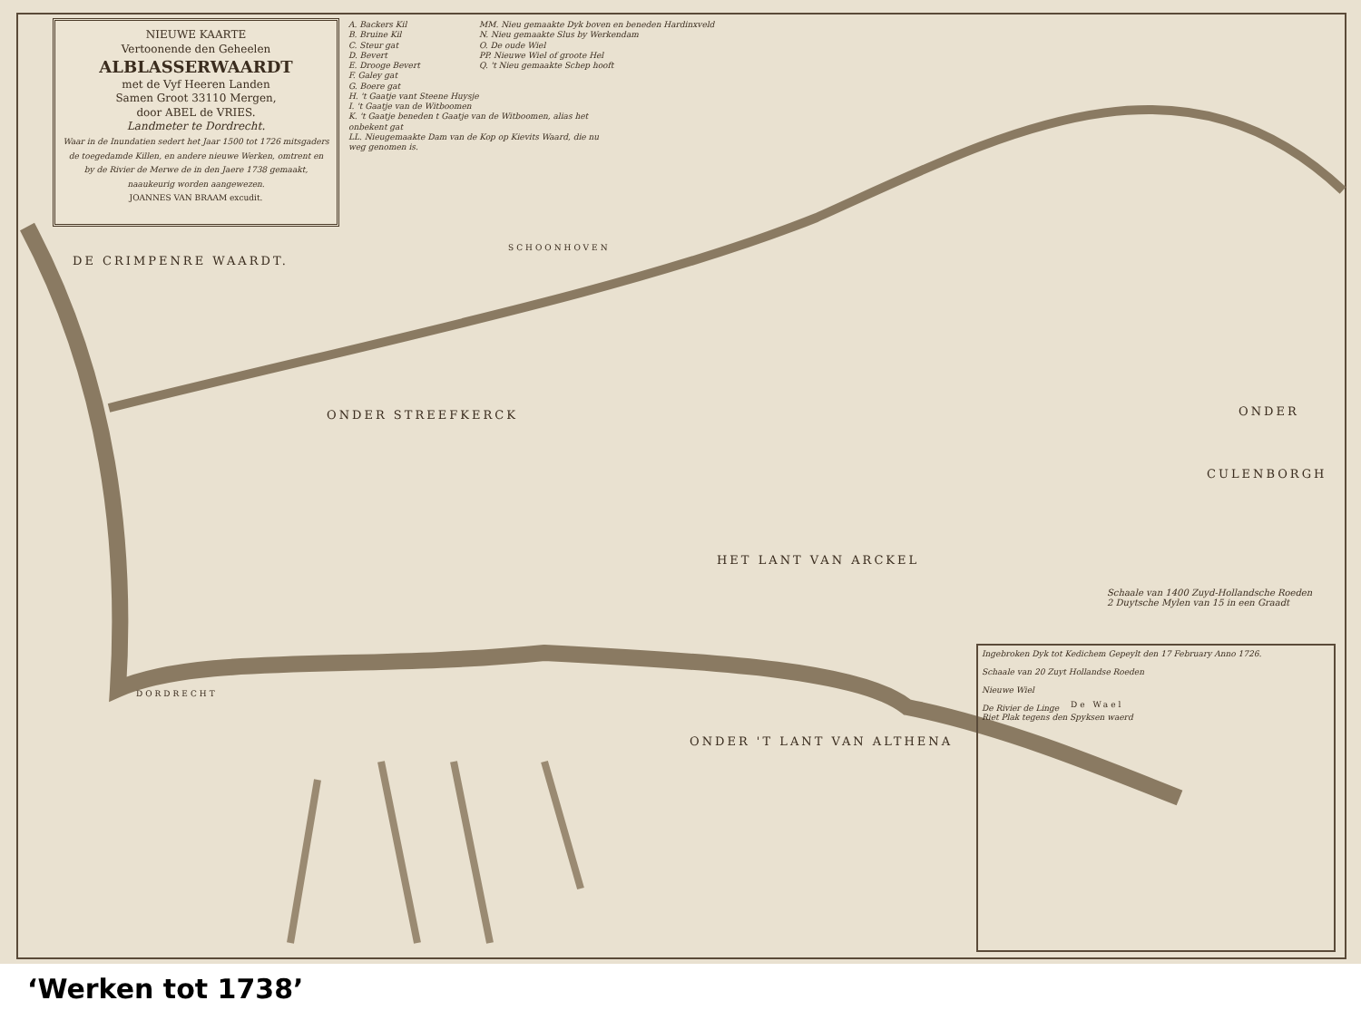NIEUWE KAARTE
Vertoonende den Geheelen
ALBLASSERWAARDT
met de Vyf Heeren Landen
Samen Groot 33110 Mergen,
door ABEL de VRIES.
Landmeter te Dordrecht.
Waar in de Inundatien sedert het Jaar 1500 tot 1726 mitsgaders de toegedamde Killen, en andere nieuwe Werken, omtrent en by de Rivier de Merwe de in den Jaere 1738 gemaakt, naaukeurig worden aangewezen.
JOANNES VAN BRAAM excudit.
A. Backers Kil
B. Bruine Kil
C. Steur gat
D. Bevert
E. Drooge Bevert
F. Galey gat
G. Boere gat
H. 't Gaatje vant Steene Huysje
I. 't Gaatje van de Witboomen
K. 't Gaatje beneden t Gaatje van de Witboomen, alias het onbekent gat
LL. Nieugemaakte Dam van de Kop op Kievits Waard, die nu weg genomen is.
MM. Nieu gemaakte Dyk boven en beneden Hardinxveld
N. Nieu gemaakte Slus by Werkendam
O. De oude Wiel
PP. Nieuwe Wiel of groote Hel
Q. 't Nieu gemaakte Schep hooft
DE CRIMPENRE WAARDT.
SCHOONHOVEN
ONDER STREEFKERCK
HET LANT VAN ARCKEL
ONDER
CULENBORGH
ONDER 'T LANT VAN ALTHENA
DORDRECHT
De Wael
Ingebroken Dyk tot Kedichem Gepeylt den 17 February Anno 1726.
Schaale van 20 Zuyt Hollandse Roeden
Nieuwe Wiel
De Rivier de Linge
Riet Plak tegens den Spyksen waerd
Schaale van 1400 Zuyd-Hollandsche Roeden
2 Duytsche Mylen van 15 in een Graadt
‘Werken tot 1738’